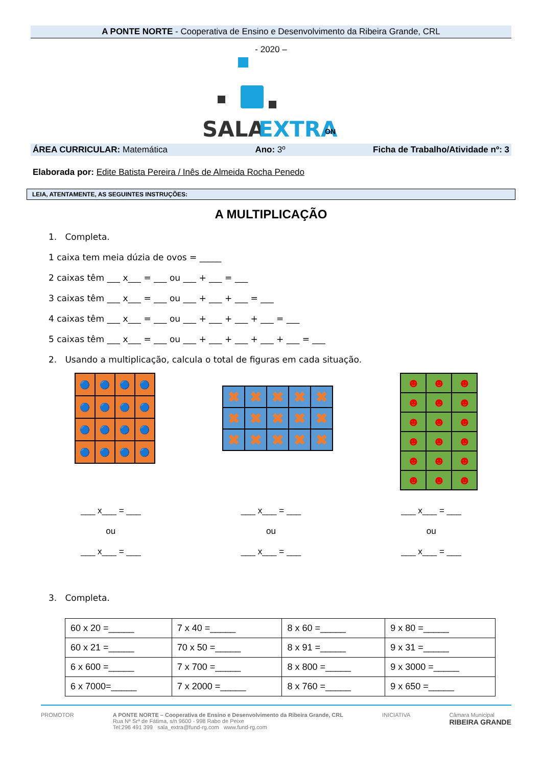A PONTE NORTE - Cooperativa de Ensino e Desenvolvimento da Ribeira Grande, CRL
- 2020 –
SALA
EXTRA
ON
ÁREA CURRICULAR: Matemática Ano: 3º Ficha de Trabalho/Atividade nº: 3
Elaborada por: Edite Batista Pereira / Inês de Almeida Rocha Penedo
LEIA, ATENTAMENTE, AS SEGUINTES INSTRUÇÕES:
A MULTIPLICAÇÃO
1. Completa.
1 caixa tem meia dúzia de ovos = _____
2 caixas têm ___ x___ = ___ ou ___ + ___ = ___
3 caixas têm ___ x___ = ___ ou ___ + ___ + ___ = ___
4 caixas têm ___ x___ = ___ ou ___ + ___ + ___ + ___ = ___
5 caixas têm ___ x___ = ___ ou ___ + ___ + ___ + ___ + ___ = ___
2. Usando a multiplicação, calcula o total de figuras em cada situação.
🔵
🔵
🔵
🔵
🔵
🔵
🔵
🔵
🔵
🔵
🔵
🔵
🔵
🔵
🔵
🔵
✖
✖
✖
✖
✖
✖
✖
✖
✖
✖
✖
✖
✖
✖
✖
☻
☻
☻
☻
☻
☻
☻
☻
☻
☻
☻
☻
☻
☻
☻
☻
☻
☻
___ x___ = ___
ou
___ x___ = ___
___ x___ = ___
ou
___ x___ = ___
___ x___ = ___
ou
___ x___ = ___
3. Completa.
| 60 x 20 =_____ | 7 x 40 =_____ | 8 x 60 =_____ | 9 x 80 =_____ |
| 60 x 21 =_____ | 70 x 50 =_____ | 8 x 91 =_____ | 9 x 31 =_____ |
| 6 x 600 =_____ | 7 x 700 =_____ | 8 x 800 =_____ | 9 x 3000 =_____ |
| 6 x 7000=_____ | 7 x 2000 =_____ | 8 x 760 =_____ | 9 x 650 =_____ |
PROMOTOR A PONTE NORTE – Cooperativa de Ensino e Desenvolvimento da Ribeira Grande, CRL
Rua Nª Srª de Fátima, s/n 9600 - 998 Rabo de Peixe
Tel:296 491 399 sala_extra@fund-rg.com www.fund-rg.com
INICIATIVA Câmara Municipal
RIBEIRA GRANDE